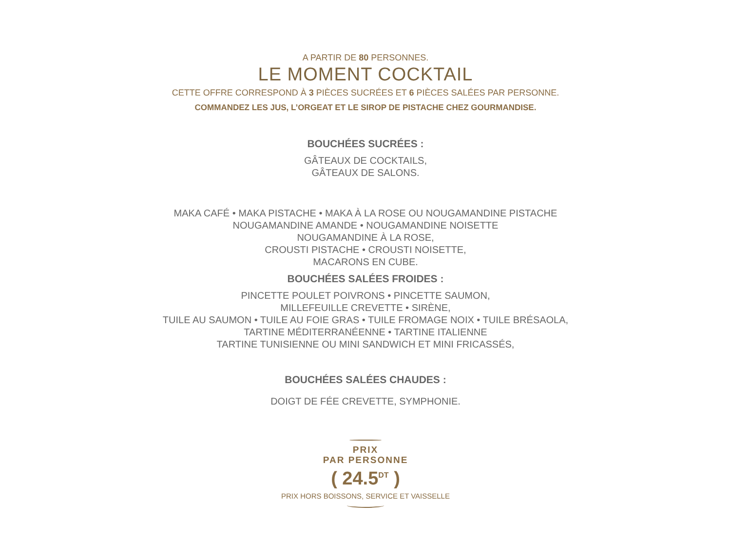A PARTIR DE 80 PERSONNES.
LE MOMENT COCKTAIL
CETTE OFFRE CORRESPOND À 3 PIÈCES SUCRÉES ET 6 PIÈCES SALÉES PAR PERSONNE.
COMMANDEZ LES JUS, L’ORGEAT ET LE SIROP DE PISTACHE CHEZ GOURMANDISE.
BOUCHÉES SUCRÉES :
GÂTEAUX DE COCKTAILS,
GÂTEAUX DE SALONS.
MAKA CAFÉ • MAKA PISTACHE • MAKA À LA ROSE OU NOUGAMANDINE PISTACHE
NOUGAMANDINE AMANDE • NOUGAMANDINE NOISETTE
NOUGAMANDINE À LA ROSE,
CROUSTI PISTACHE • CROUSTI NOISETTE,
MACARONS EN CUBE.
BOUCHÉES SALÉES FROIDES :
PINCETTE POULET POIVRONS • PINCETTE SAUMON,
MILLEFEUILLE CREVETTE • SIRÈNE,
TUILE AU SAUMON • TUILE AU FOIE GRAS • TUILE FROMAGE NOIX • TUILE BRÉSAOLA,
TARTINE MÉDITERRANÉENNE • TARTINE ITALIENNE
TARTINE TUNISIENNE OU MINI SANDWICH ET MINI FRICASSÉS,
BOUCHÉES SALÉES CHAUDES :
DOIGT DE FÉE CREVETTE, SYMPHONIE.
PRIX
PAR PERSONNE
( 24.5<sup>DT</sup> )
PRIX HORS BOISSONS, SERVICE ET VAISSELLE